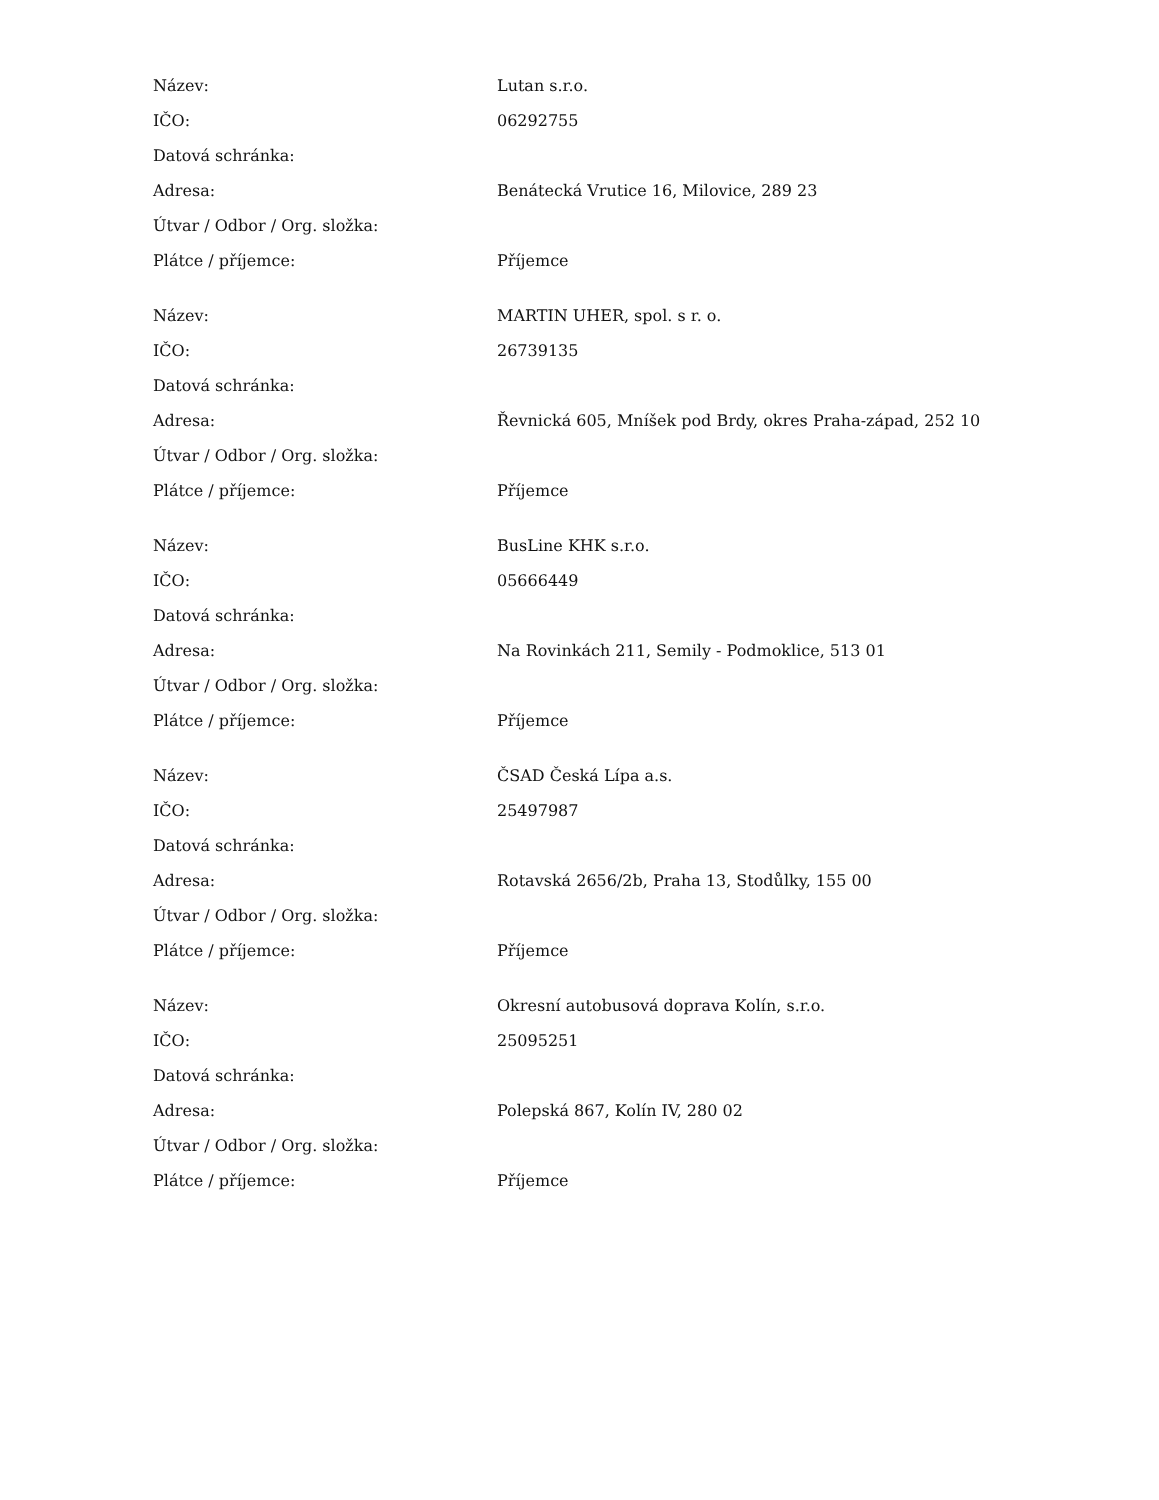| Název: | Lutan s.r.o. |
| IČO: | 06292755 |
| Datová schránka: | |
| Adresa: | Benátecká Vrutice 16, Milovice, 289 23 |
| Útvar / Odbor / Org. složka: | |
| Plátce / příjemce: | Příjemce |
| Název: | MARTIN UHER, spol. s r. o. |
| IČO: | 26739135 |
| Datová schránka: | |
| Adresa: | Řevnická 605, Mníšek pod Brdy, okres Praha-západ, 252 10 |
| Útvar / Odbor / Org. složka: | |
| Plátce / příjemce: | Příjemce |
| Název: | BusLine KHK s.r.o. |
| IČO: | 05666449 |
| Datová schránka: | |
| Adresa: | Na Rovinkách 211, Semily - Podmoklice, 513 01 |
| Útvar / Odbor / Org. složka: | |
| Plátce / příjemce: | Příjemce |
| Název: | ČSAD Česká Lípa a.s. |
| IČO: | 25497987 |
| Datová schránka: | |
| Adresa: | Rotavská 2656/2b, Praha 13, Stodůlky, 155 00 |
| Útvar / Odbor / Org. složka: | |
| Plátce / příjemce: | Příjemce |
| Název: | Okresní autobusová doprava Kolín, s.r.o. |
| IČO: | 25095251 |
| Datová schránka: | |
| Adresa: | Polepská 867, Kolín IV, 280 02 |
| Útvar / Odbor / Org. složka: | |
| Plátce / příjemce: | Příjemce |